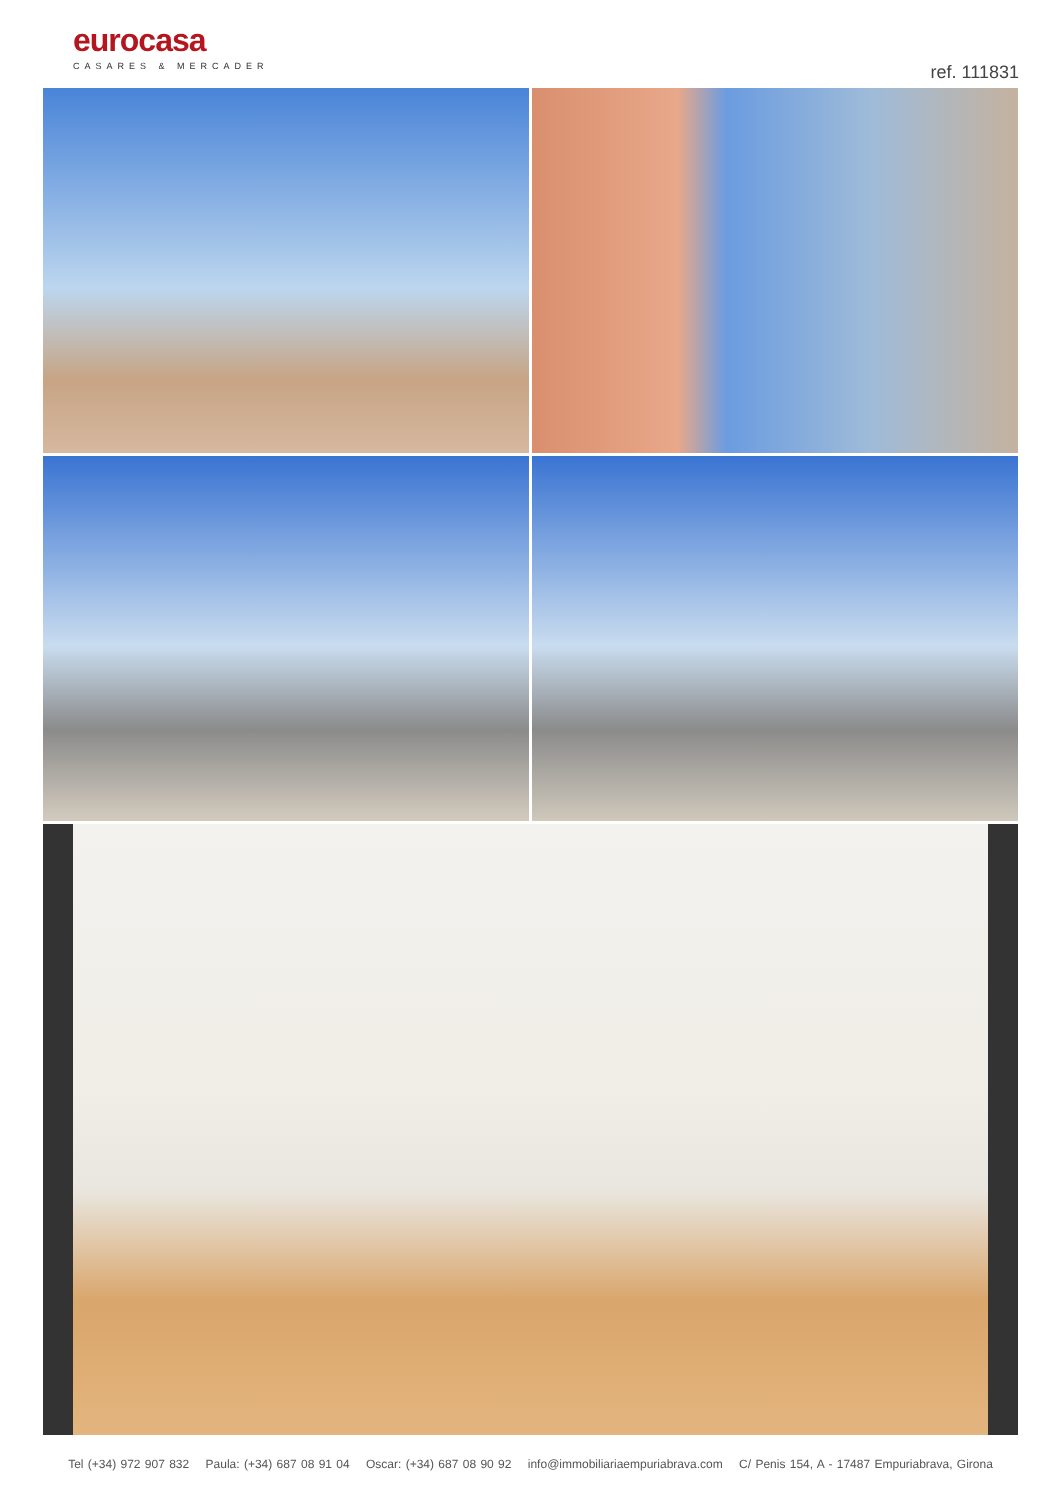eurocasa
CASARES & MERCADER
ref. 111831
Tel (+34) 972 907 832 Paula: (+34) 687 08 91 04 Oscar: (+34) 687 08 90 92 info@immobiliariaempuriabrava.com C/ Penis 154, A - 17487 Empuriabrava, Girona